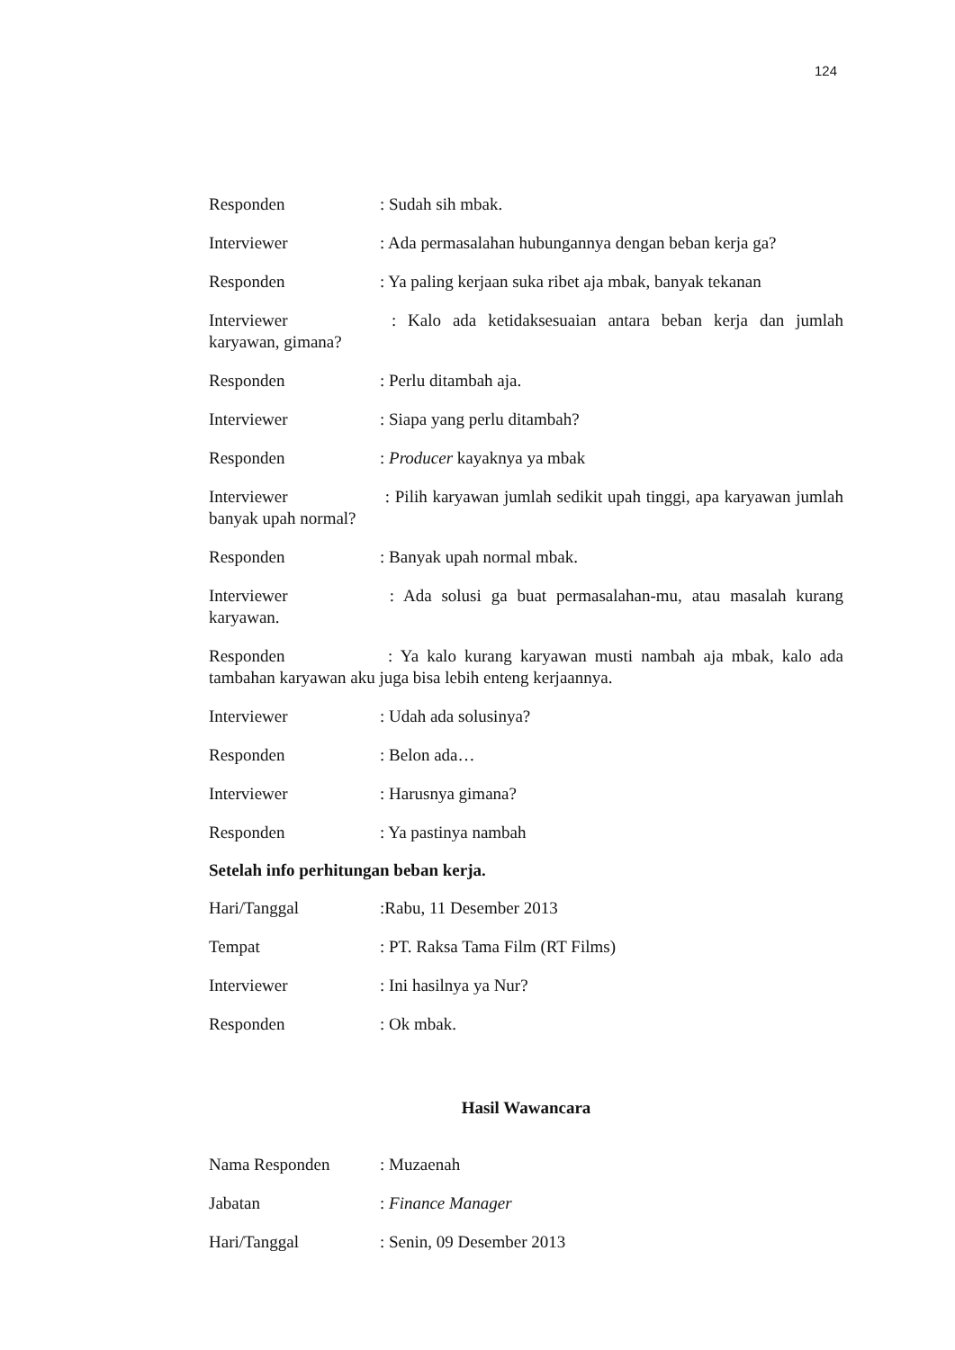124
Responden: Sudah sih mbak.
Interviewer: Ada permasalahan hubungannya dengan beban kerja ga?
Responden: Ya paling kerjaan suka ribet aja mbak, banyak tekanan
Interviewer : Kalo ada ketidaksesuaian antara beban kerja dan jumlah karyawan, gimana?
Responden: Perlu ditambah aja.
Interviewer: Siapa yang perlu ditambah?
Responden: Producer kayaknya ya mbak
Interviewer : Pilih karyawan jumlah sedikit upah tinggi, apa karyawan jumlah banyak upah normal?
Responden: Banyak upah normal mbak.
Interviewer : Ada solusi ga buat permasalahan-mu, atau masalah kurang karyawan.
Responden : Ya kalo kurang karyawan musti nambah aja mbak, kalo ada tambahan karyawan aku juga bisa lebih enteng kerjaannya.
Interviewer: Udah ada solusinya?
Responden: Belon ada…
Interviewer: Harusnya gimana?
Responden: Ya pastinya nambah
Setelah info perhitungan beban kerja.
Hari/Tanggal:Rabu, 11 Desember 2013
Tempat: PT. Raksa Tama Film (RT Films)
Interviewer: Ini hasilnya ya Nur?
Responden: Ok mbak.
Hasil Wawancara
Nama Responden: Muzaenah
Jabatan: Finance Manager
Hari/Tanggal: Senin, 09 Desember 2013